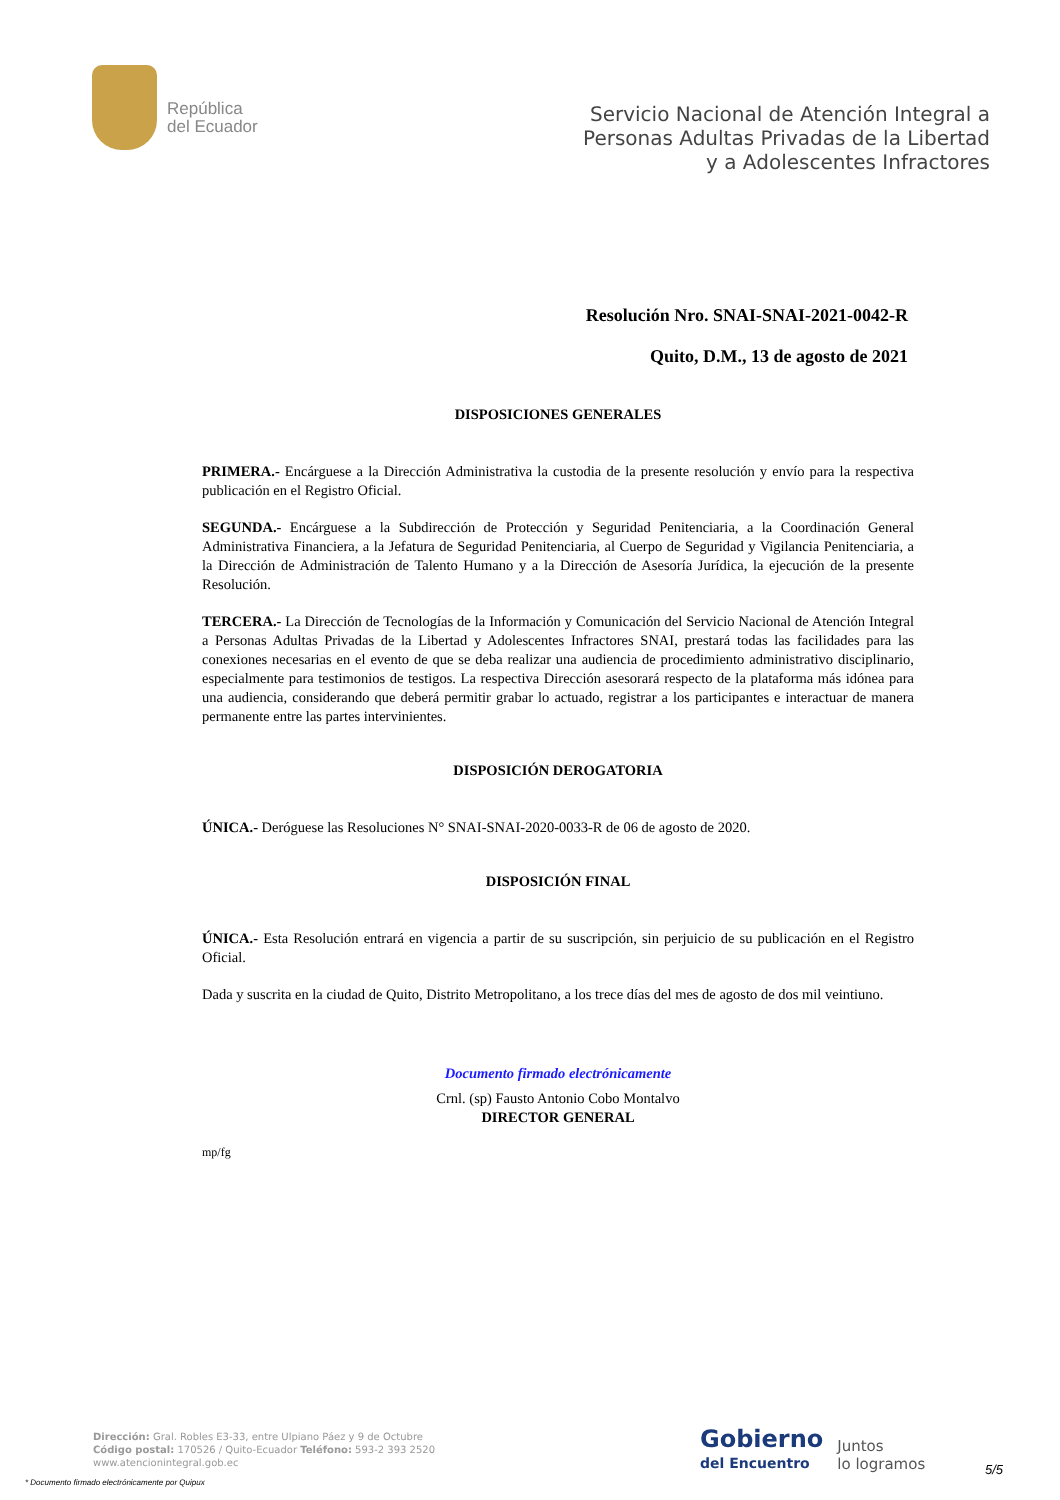República
del Ecuador
Servicio Nacional de Atención Integral a
Personas Adultas Privadas de la Libertad
y a Adolescentes Infractores
Resolución Nro. SNAI-SNAI-2021-0042-R
Quito, D.M., 13 de agosto de 2021
DISPOSICIONES GENERALES
PRIMERA.- Encárguese a la Dirección Administrativa la custodia de la presente resolución y envío para la respectiva publicación en el Registro Oficial.
SEGUNDA.- Encárguese a la Subdirección de Protección y Seguridad Penitenciaria, a la Coordinación General Administrativa Financiera, a la Jefatura de Seguridad Penitenciaria, al Cuerpo de Seguridad y Vigilancia Penitenciaria, a la Dirección de Administración de Talento Humano y a la Dirección de Asesoría Jurídica, la ejecución de la presente Resolución.
TERCERA.- La Dirección de Tecnologías de la Información y Comunicación del Servicio Nacional de Atención Integral a Personas Adultas Privadas de la Libertad y Adolescentes Infractores SNAI, prestará todas las facilidades para las conexiones necesarias en el evento de que se deba realizar una audiencia de procedimiento administrativo disciplinario, especialmente para testimonios de testigos. La respectiva Dirección asesorará respecto de la plataforma más idónea para una audiencia, considerando que deberá permitir grabar lo actuado, registrar a los participantes e interactuar de manera permanente entre las partes intervinientes.
DISPOSICIÓN DEROGATORIA
ÚNICA.- Deróguese las Resoluciones N° SNAI-SNAI-2020-0033-R de 06 de agosto de 2020.
DISPOSICIÓN FINAL
ÚNICA.- Esta Resolución entrará en vigencia a partir de su suscripción, sin perjuicio de su publicación en el Registro Oficial.
Dada y suscrita en la ciudad de Quito, Distrito Metropolitano, a los trece días del mes de agosto de dos mil veintiuno.
Documento firmado electrónicamente
Crnl. (sp) Fausto Antonio Cobo Montalvo
DIRECTOR GENERAL
mp/fg
Dirección: Gral. Robles E3-33, entre Ulpiano Páez y 9 de Octubre
Código postal: 170526 / Quito-Ecuador Teléfono: 593-2 393 2520
www.atencionintegral.gob.ec
* Documento firmado electrónicamente por Quipux
Gobierno
del Encuentro
Juntos
lo logramos
5/5